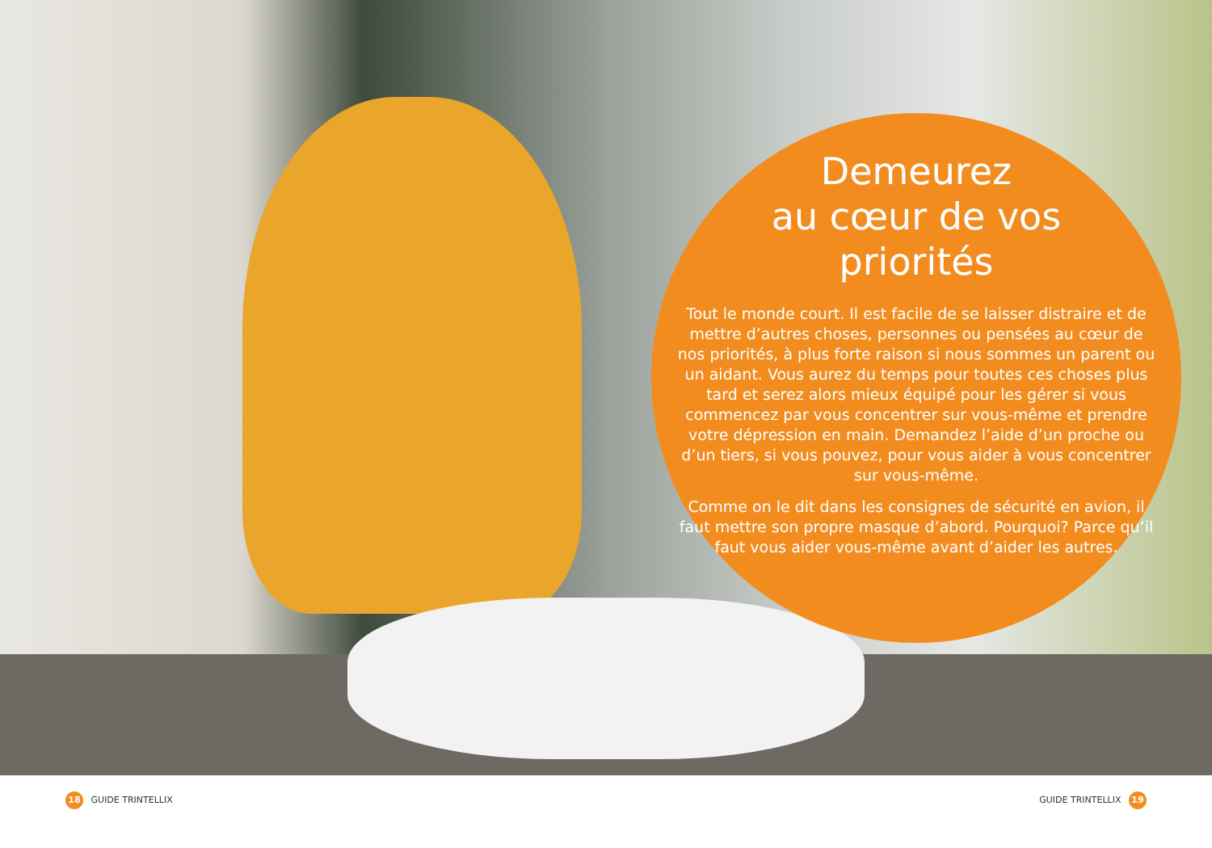Demeurez
au cœur de vos
priorités
Tout le monde court. Il est facile de se laisser distraire et de mettre d’autres choses, personnes ou pensées au cœur de nos priorités, à plus forte raison si nous sommes un parent ou un aidant. Vous aurez du temps pour toutes ces choses plus tard et serez alors mieux équipé pour les gérer si vous commencez par vous concentrer sur vous-même et prendre votre dépression en main. Demandez l’aide d’un proche ou d’un tiers, si vous pouvez, pour vous aider à vous concentrer sur vous-même.
Comme on le dit dans les consignes de sécurité en avion, il faut mettre son propre masque d’abord. Pourquoi? Parce qu’il faut vous aider vous-même avant d’aider les autres.
18 GUIDE TRINTELLIX GUIDE TRINTELLIX 19